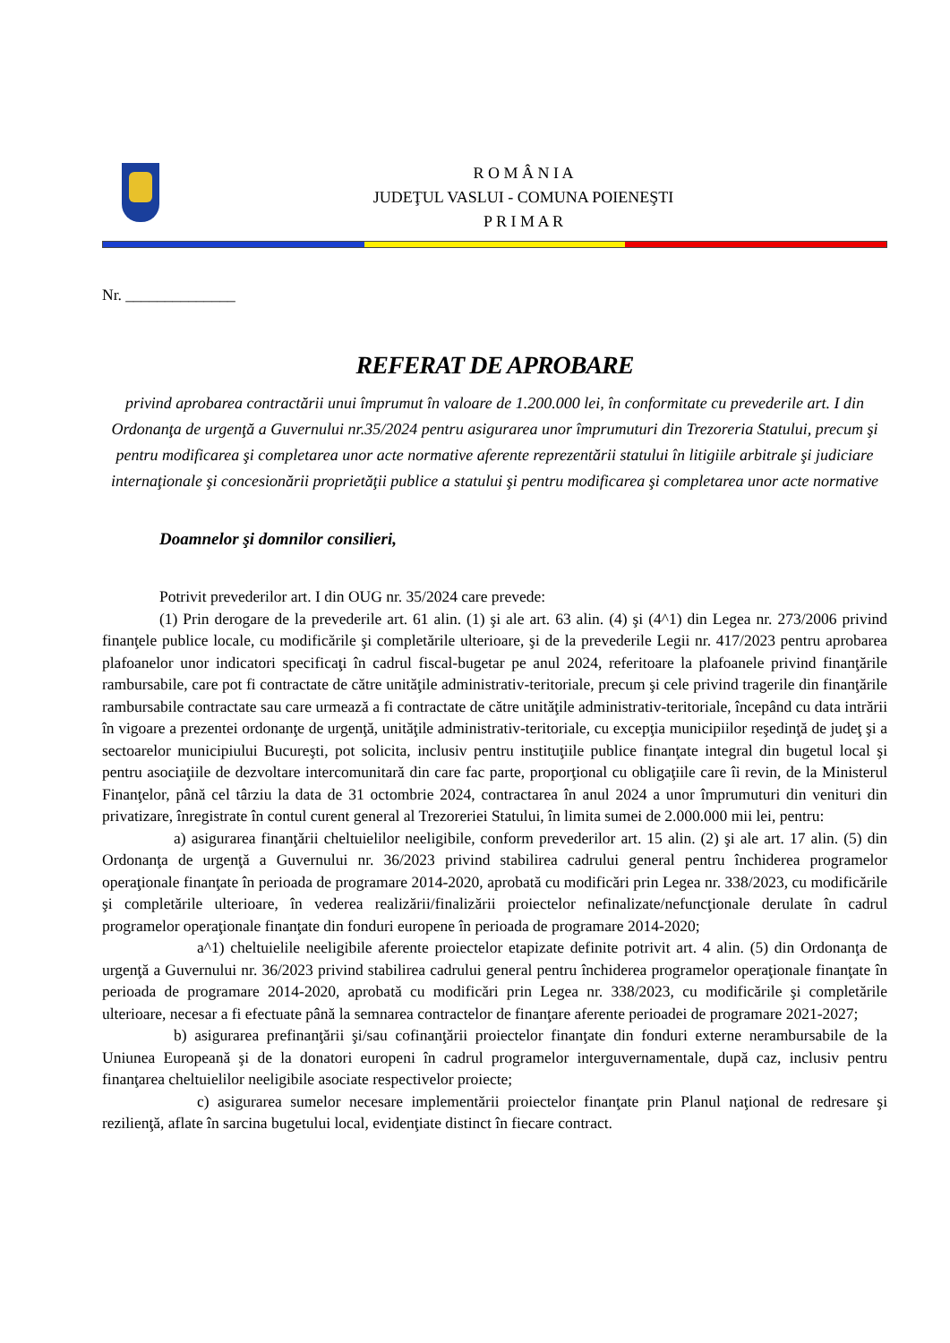R O M Â N I A
JUDEŢUL VASLUI - COMUNA POIENEŞTI
P R I M A R
Nr. ______________
REFERAT DE APROBARE
privind aprobarea contractării unui împrumut în valoare de 1.200.000 lei, în conformitate cu prevederile art. I din Ordonanţa de urgenţă a Guvernului nr.35/2024 pentru asigurarea unor împrumuturi din Trezoreria Statului, precum şi pentru modificarea şi completarea unor acte normative aferente reprezentării statului în litigiile arbitrale şi judiciare internaţionale şi concesionării proprietăţii publice a statului şi pentru modificarea şi completarea unor acte normative
Doamnelor şi domnilor consilieri,
Potrivit prevederilor art. I din OUG nr. 35/2024 care prevede:
(1) Prin derogare de la prevederile art. 61 alin. (1) şi ale art. 63 alin. (4) şi (4^1) din Legea nr. 273/2006 privind finanţele publice locale, cu modificările şi completările ulterioare, şi de la prevederile Legii nr. 417/2023 pentru aprobarea plafoanelor unor indicatori specificaţi în cadrul fiscal-bugetar pe anul 2024, referitoare la plafoanele privind finanţările rambursabile, care pot fi contractate de către unităţile administrativ-teritoriale, precum şi cele privind tragerile din finanţările rambursabile contractate sau care urmează a fi contractate de către unităţile administrativ-teritoriale, începând cu data intrării în vigoare a prezentei ordonanţe de urgenţă, unităţile administrativ-teritoriale, cu excepţia municipiilor reşedinţă de judeţ şi a sectoarelor municipiului Bucureşti, pot solicita, inclusiv pentru instituţiile publice finanţate integral din bugetul local şi pentru asociaţiile de dezvoltare intercomunitară din care fac parte, proporţional cu obligaţiile care îi revin, de la Ministerul Finanţelor, până cel târziu la data de 31 octombrie 2024, contractarea în anul 2024 a unor împrumuturi din venituri din privatizare, înregistrate în contul curent general al Trezoreriei Statului, în limita sumei de 2.000.000 mii lei, pentru:
a) asigurarea finanţării cheltuielilor neeligibile, conform prevederilor art. 15 alin. (2) şi ale art. 17 alin. (5) din Ordonanţa de urgenţă a Guvernului nr. 36/2023 privind stabilirea cadrului general pentru închiderea programelor operaţionale finanţate în perioada de programare 2014-2020, aprobată cu modificări prin Legea nr. 338/2023, cu modificările şi completările ulterioare, în vederea realizării/finalizării proiectelor nefinalizate/nefuncţionale derulate în cadrul programelor operaţionale finanţate din fonduri europene în perioada de programare 2014-2020;
a^1) cheltuielile neeligibile aferente proiectelor etapizate definite potrivit art. 4 alin. (5) din Ordonanţa de urgenţă a Guvernului nr. 36/2023 privind stabilirea cadrului general pentru închiderea programelor operaţionale finanţate în perioada de programare 2014-2020, aprobată cu modificări prin Legea nr. 338/2023, cu modificările şi completările ulterioare, necesar a fi efectuate până la semnarea contractelor de finanţare aferente perioadei de programare 2021-2027;
b) asigurarea prefinanţării şi/sau cofinanţării proiectelor finanţate din fonduri externe nerambursabile de la Uniunea Europeană şi de la donatori europeni în cadrul programelor interguvernamentale, după caz, inclusiv pentru finanţarea cheltuielilor neeligibile asociate respectivelor proiecte;
c) asigurarea sumelor necesare implementării proiectelor finanţate prin Planul naţional de redresare şi rezilienţă, aflate în sarcina bugetului local, evidenţiate distinct în fiecare contract.